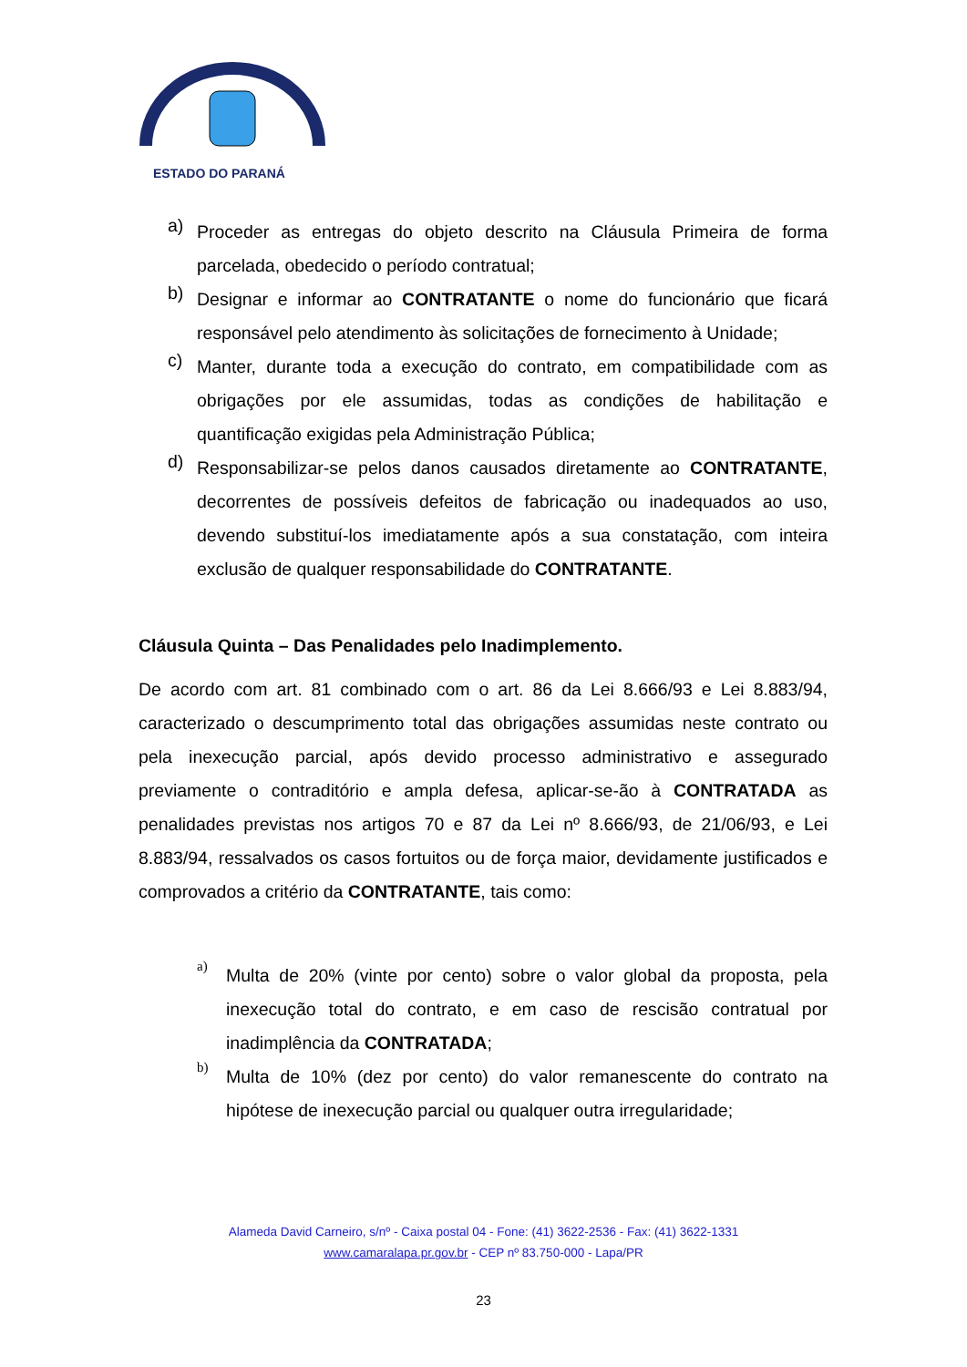ESTADO DO PARANÁ
a)
Proceder as entregas do objeto descrito na Cláusula Primeira de forma parcelada, obedecido o período contratual;
b)
Designar e informar ao CONTRATANTE o nome do funcionário que ficará responsável pelo atendimento às solicitações de fornecimento à Unidade;
c)
Manter, durante toda a execução do contrato, em compatibilidade com as obrigações por ele assumidas, todas as condições de habilitação e quantificação exigidas pela Administração Pública;
d)
Responsabilizar-se pelos danos causados diretamente ao CONTRATANTE, decorrentes de possíveis defeitos de fabricação ou inadequados ao uso, devendo substituí-los imediatamente após a sua constatação, com inteira exclusão de qualquer responsabilidade do CONTRATANTE.
Cláusula Quinta – Das Penalidades pelo Inadimplemento.
De acordo com art. 81 combinado com o art. 86 da Lei 8.666/93 e Lei 8.883/94, caracterizado o descumprimento total das obrigações assumidas neste contrato ou pela inexecução parcial, após devido processo administrativo e assegurado previamente o contraditório e ampla defesa, aplicar-se-ão à CONTRATADA as penalidades previstas nos artigos 70 e 87 da Lei nº 8.666/93, de 21/06/93, e Lei 8.883/94, ressalvados os casos fortuitos ou de força maior, devidamente justificados e comprovados a critério da CONTRATANTE, tais como:
a)
Multa de 20% (vinte por cento) sobre o valor global da proposta, pela inexecução total do contrato, e em caso de rescisão contratual por inadimplência da CONTRATADA;
b)
Multa de 10% (dez por cento) do valor remanescente do contrato na hipótese de inexecução parcial ou qualquer outra irregularidade;
Alameda David Carneiro, s/nº - Caixa postal 04 - Fone: (41) 3622-2536 - Fax: (41) 3622-1331
www.camaralapa.pr.gov.br - CEP nº 83.750-000 - Lapa/PR
23